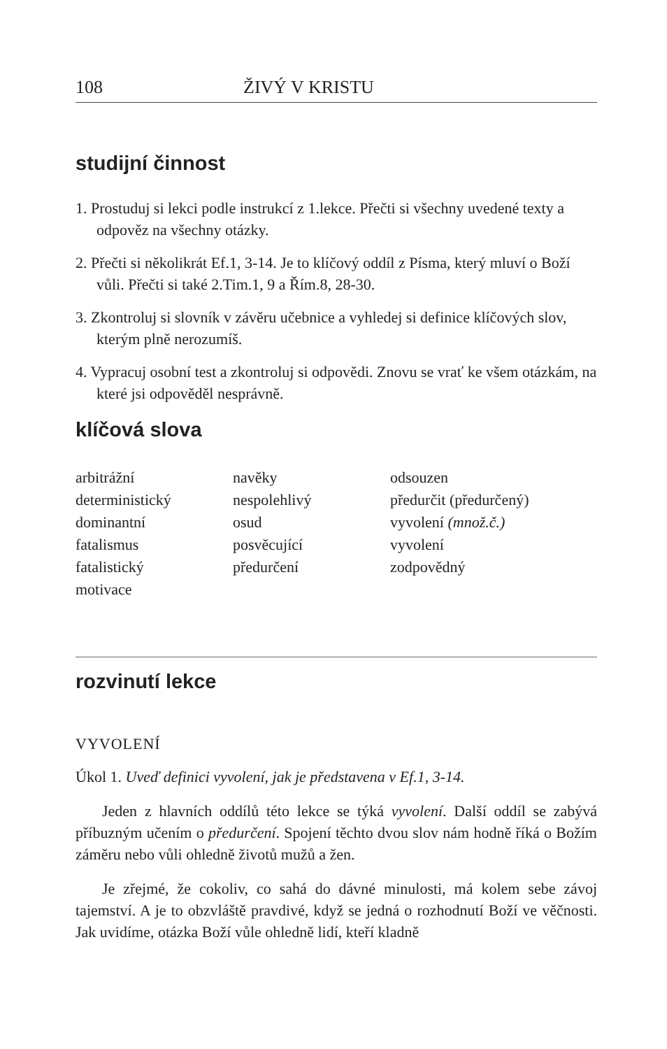108 ŽIVÝ V KRISTU
studijní činnost
1. Prostuduj si lekci podle instrukcí z 1.lekce. Přečti si všechny uvedené texty a odpověz na všechny otázky.
2. Přečti si několikrát Ef.1, 3-14. Je to klíčový oddíl z Písma, který mluví o Boží vůli. Přečti si také 2.Tim.1, 9 a Řím.8, 28-30.
3. Zkontroluj si slovník v závěru učebnice a vyhledej si definice klíčových slov, kterým plně nerozumíš.
4. Vypracuj osobní test a zkontroluj si odpovědi. Znovu se vrať ke všem otázkám, na které jsi odpověděl nesprávně.
klíčová slova
arbitrážní
deterministický
dominantní
fatalismus
fatalistický
motivace
navěky
nespolehlivý
osud
posvěcující
předurčení
odsouzen
předurčit (předurčený)
vyvolení (množ.č.)
vyvolení
zodpovědný
rozvinutí lekce
VYVOLENÍ
Úkol 1. Uveď definici vyvolení, jak je představena v Ef.1, 3-14.
Jeden z hlavních oddílů této lekce se týká vyvolení. Další oddíl se zabývá příbuzným učením o předurčení. Spojení těchto dvou slov nám hodně říká o Božím záměru nebo vůli ohledně životů mužů a žen.
Je zřejmé, že cokoliv, co sahá do dávné minulosti, má kolem sebe závoj tajemství. A je to obzvláště pravdivé, když se jedná o rozhodnutí Boží ve věčnosti. Jak uvidíme, otázka Boží vůle ohledně lidí, kteří kladně